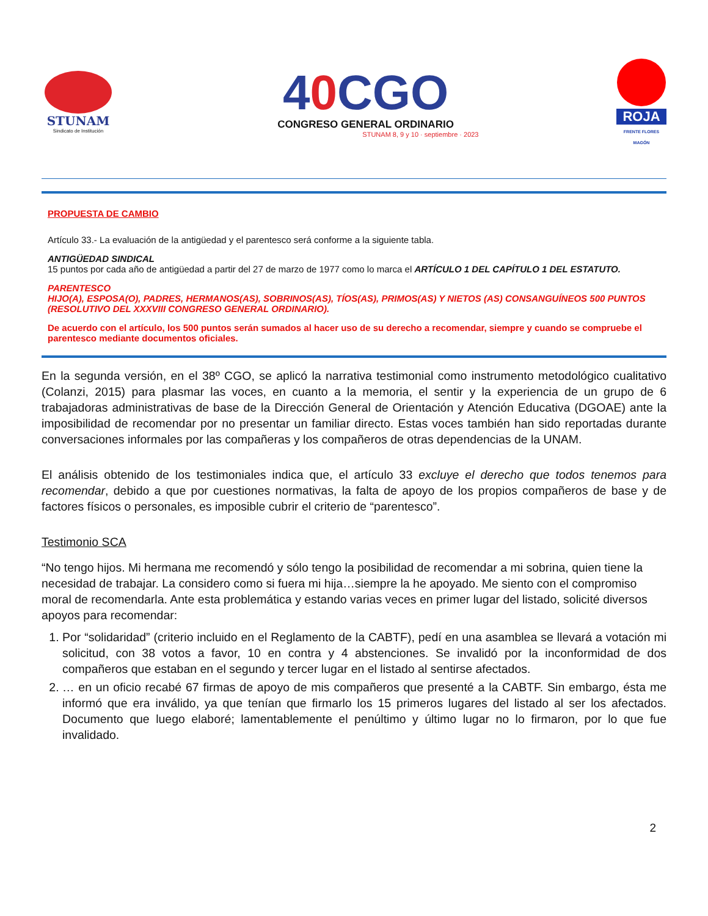STUNAM
Sindicato de Institución
40 CGO
CONGRESO GENERAL ORDINARIO
STUNAM 8, 9 y 10 · septiembre · 2023
ROJA
FRENTE FLORES MAGÓN
PROPUESTA DE CAMBIO
Artículo 33.- La evaluación de la antigüedad y el parentesco será conforme a la siguiente tabla.
ANTIGÜEDAD SINDICAL
15 puntos por cada año de antigüedad a partir del 27 de marzo de 1977 como lo marca el ARTÍCULO 1 DEL CAPÍTULO 1 DEL ESTATUTO.
PARENTESCO
HIJO(A), ESPOSA(O), PADRES, HERMANOS(AS), SOBRINOS(AS), TÍOS(AS), PRIMOS(AS) Y NIETOS (AS) CONSANGUÍNEOS 500 PUNTOS (RESOLUTIVO DEL XXXVIII CONGRESO GENERAL ORDINARIO).
De acuerdo con el artículo, los 500 puntos serán sumados al hacer uso de su derecho a recomendar, siempre y cuando se compruebe el parentesco mediante documentos oficiales.
En la segunda versión, en el 38º CGO, se aplicó la narrativa testimonial como instrumento metodológico cualitativo (Colanzi, 2015) para plasmar las voces, en cuanto a la memoria, el sentir y la experiencia de un grupo de 6 trabajadoras administrativas de base de la Dirección General de Orientación y Atención Educativa (DGOAE) ante la imposibilidad de recomendar por no presentar un familiar directo. Estas voces también han sido reportadas durante conversaciones informales por las compañeras y los compañeros de otras dependencias de la UNAM.
El análisis obtenido de los testimoniales indica que, el artículo 33 excluye el derecho que todos tenemos para recomendar, debido a que por cuestiones normativas, la falta de apoyo de los propios compañeros de base y de factores físicos o personales, es imposible cubrir el criterio de “parentesco”.
Testimonio SCA
“No tengo hijos. Mi hermana me recomendó y sólo tengo la posibilidad de recomendar a mi sobrina, quien tiene la necesidad de trabajar. La considero como si fuera mi hija…siempre la he apoyado. Me siento con el compromiso moral de recomendarla. Ante esta problemática y estando varias veces en primer lugar del listado, solicité diversos apoyos para recomendar:
1. Por “solidaridad” (criterio incluido en el Reglamento de la CABTF), pedí en una asamblea se llevará a votación mi solicitud, con 38 votos a favor, 10 en contra y 4 abstenciones. Se invalidó por la inconformidad de dos compañeros que estaban en el segundo y tercer lugar en el listado al sentirse afectados.
2. … en un oficio recabé 67 firmas de apoyo de mis compañeros que presenté a la CABTF. Sin embargo, ésta me informó que era inválido, ya que tenían que firmarlo los 15 primeros lugares del listado al ser los afectados. Documento que luego elaboré; lamentablemente el penúltimo y último lugar no lo firmaron, por lo que fue invalidado.
2